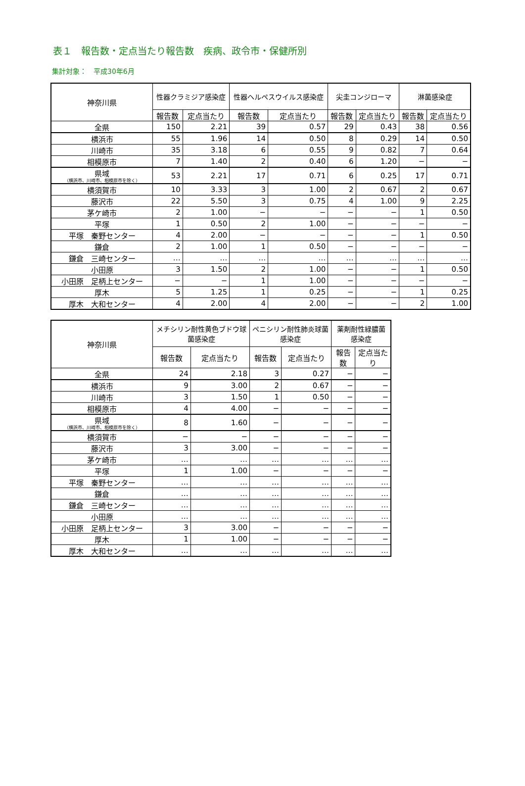表１　報告数・定点当たり報告数　疾病、政令市・保健所別
集計対象：　平成30年6月
| 神奈川県 | 性器クラミジア感染症 | | 性器ヘルペスウイルス感染症 | | 尖圭コンジローマ | | 淋菌感染症 | |
| --- | --- | --- | --- | --- | --- | --- | --- | --- |
| | 報告数 | 定点当たり | 報告数 | 定点当たり | 報告数 | 定点当たり | 報告数 | 定点当たり |
| 全県 | 150 | 2.21 | 39 | 0.57 | 29 | 0.43 | 38 | 0.56 |
| 横浜市 | 55 | 1.96 | 14 | 0.50 | 8 | 0.29 | 14 | 0.50 |
| 川崎市 | 35 | 3.18 | 6 | 0.55 | 9 | 0.82 | 7 | 0.64 |
| 相模原市 | 7 | 1.40 | 2 | 0.40 | 6 | 1.20 | − | − |
| 県域 （横浜市、川崎市、相模原市を除く） | 53 | 2.21 | 17 | 0.71 | 6 | 0.25 | 17 | 0.71 |
| 横須賀市 | 10 | 3.33 | 3 | 1.00 | 2 | 0.67 | 2 | 0.67 |
| 藤沢市 | 22 | 5.50 | 3 | 0.75 | 4 | 1.00 | 9 | 2.25 |
| 茅ケ崎市 | 2 | 1.00 | − | − | − | − | 1 | 0.50 |
| 平塚 | 1 | 0.50 | 2 | 1.00 | − | − | − | − |
| 平塚 秦野センター | 4 | 2.00 | − | − | − | − | 1 | 0.50 |
| 鎌倉 | 2 | 1.00 | 1 | 0.50 | − | − | − | − |
| 鎌倉 三崎センター | … | … | … | … | … | … | … | … |
| 小田原 | 3 | 1.50 | 2 | 1.00 | − | − | 1 | 0.50 |
| 小田原 足柄上センター | − | − | 1 | 1.00 | − | − | − | − |
| 厚木 | 5 | 1.25 | 1 | 0.25 | − | − | 1 | 0.25 |
| 厚木 大和センター | 4 | 2.00 | 4 | 2.00 | − | − | 2 | 1.00 |
| 神奈川県 | メチシリン耐性黄色ブドウ球菌感染症 | | ペニシリン耐性肺炎球菌感染症 | | 薬剤耐性緑膿菌感染症 | |
| --- | --- | --- | --- | --- | --- | --- |
| | 報告数 | 定点当たり | 報告数 | 定点当たり | 報告数 | 定点当たり |
| 全県 | 24 | 2.18 | 3 | 0.27 | − | − |
| 横浜市 | 9 | 3.00 | 2 | 0.67 | − | − |
| 川崎市 | 3 | 1.50 | 1 | 0.50 | − | − |
| 相模原市 | 4 | 4.00 | − | − | − | − |
| 県域 （横浜市、川崎市、相模原市を除く） | 8 | 1.60 | − | − | − | − |
| 横須賀市 | − | − | − | − | − | − |
| 藤沢市 | 3 | 3.00 | − | − | − | − |
| 茅ケ崎市 | … | … | … | … | … | … |
| 平塚 | 1 | 1.00 | − | − | − | − |
| 平塚 秦野センター | … | … | … | … | … | … |
| 鎌倉 | … | … | … | … | … | … |
| 鎌倉 三崎センター | … | … | … | … | … | … |
| 小田原 | … | … | … | … | … | … |
| 小田原 足柄上センター | 3 | 3.00 | − | − | − | − |
| 厚木 | 1 | 1.00 | − | − | − | − |
| 厚木 大和センター | … | … | … | … | … | … |